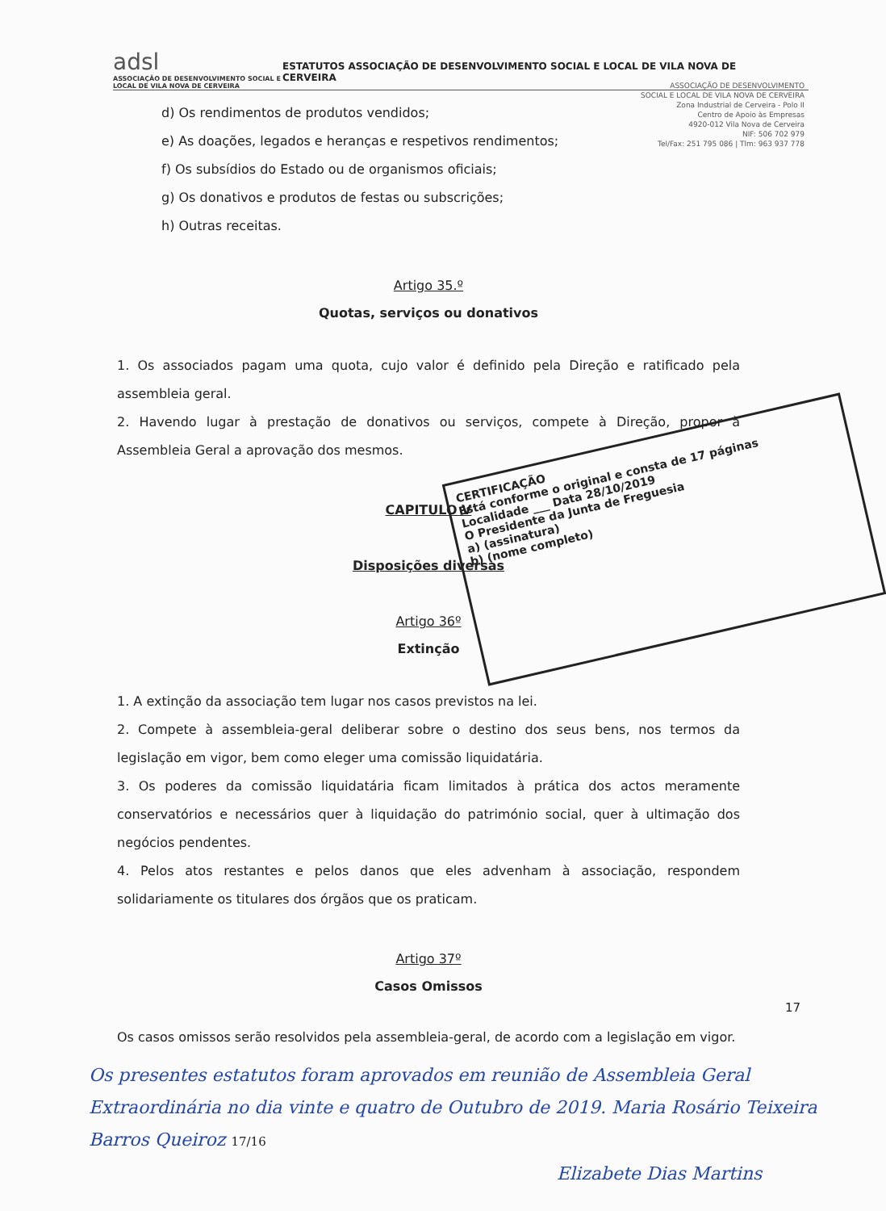adsl
ASSOCIAÇÃO DE DESENVOLVIMENTO SOCIAL E LOCAL DE VILA NOVA DE CERVEIRA
ESTATUTOS ASSOCIAÇÃO DE DESENVOLVIMENTO SOCIAL E LOCAL DE VILA NOVA DE CERVEIRA
ASSOCIAÇÃO DE DESENVOLVIMENTO
SOCIAL E LOCAL DE VILA NOVA DE CERVEIRA
Zona Industrial de Cerveira - Polo II
Centro de Apoio às Empresas
4920-012 Vila Nova de Cerveira
NIF: 506 702 979
Tel/Fax: 251 795 086 | Tlm: 963 937 778
d) Os rendimentos de produtos vendidos;
e) As doações, legados e heranças e respetivos rendimentos;
f) Os subsídios do Estado ou de organismos oficiais;
g) Os donativos e produtos de festas ou subscrições;
h) Outras receitas.
Artigo 35.º
Quotas, serviços ou donativos
1. Os associados pagam uma quota, cujo valor é definido pela Direção e ratificado pela assembleia geral.
2. Havendo lugar à prestação de donativos ou serviços, compete à Direção, propor à Assembleia Geral a aprovação dos mesmos.
CAPITULO V
Disposições diversas
Artigo 36º
Extinção
CERTIFICAÇÃO
Está conforme o original e consta de 17 páginas
Localidade ___ Data 28/10/2019
O Presidente da Junta de Freguesia
a) (assinatura)
b) (nome completo)
1. A extinção da associação tem lugar nos casos previstos na lei.
2. Compete à assembleia-geral deliberar sobre o destino dos seus bens, nos termos da legislação em vigor, bem como eleger uma comissão liquidatária.
3. Os poderes da comissão liquidatária ficam limitados à prática dos actos meramente conservatórios e necessários quer à liquidação do património social, quer à ultimação dos negócios pendentes.
4. Pelos atos restantes e pelos danos que eles advenham à associação, respondem solidariamente os titulares dos órgãos que os praticam.
Artigo 37º
Casos Omissos
17
Os casos omissos serão resolvidos pela assembleia-geral, de acordo com a legislação em vigor.
Os presentes estatutos foram aprovados em reunião de Assembleia Geral Extraordinária no dia vinte e quatro de Outubro de 2019. Maria Rosário Teixeira Barros Queiroz 17/16
Elizabete Dias Martins